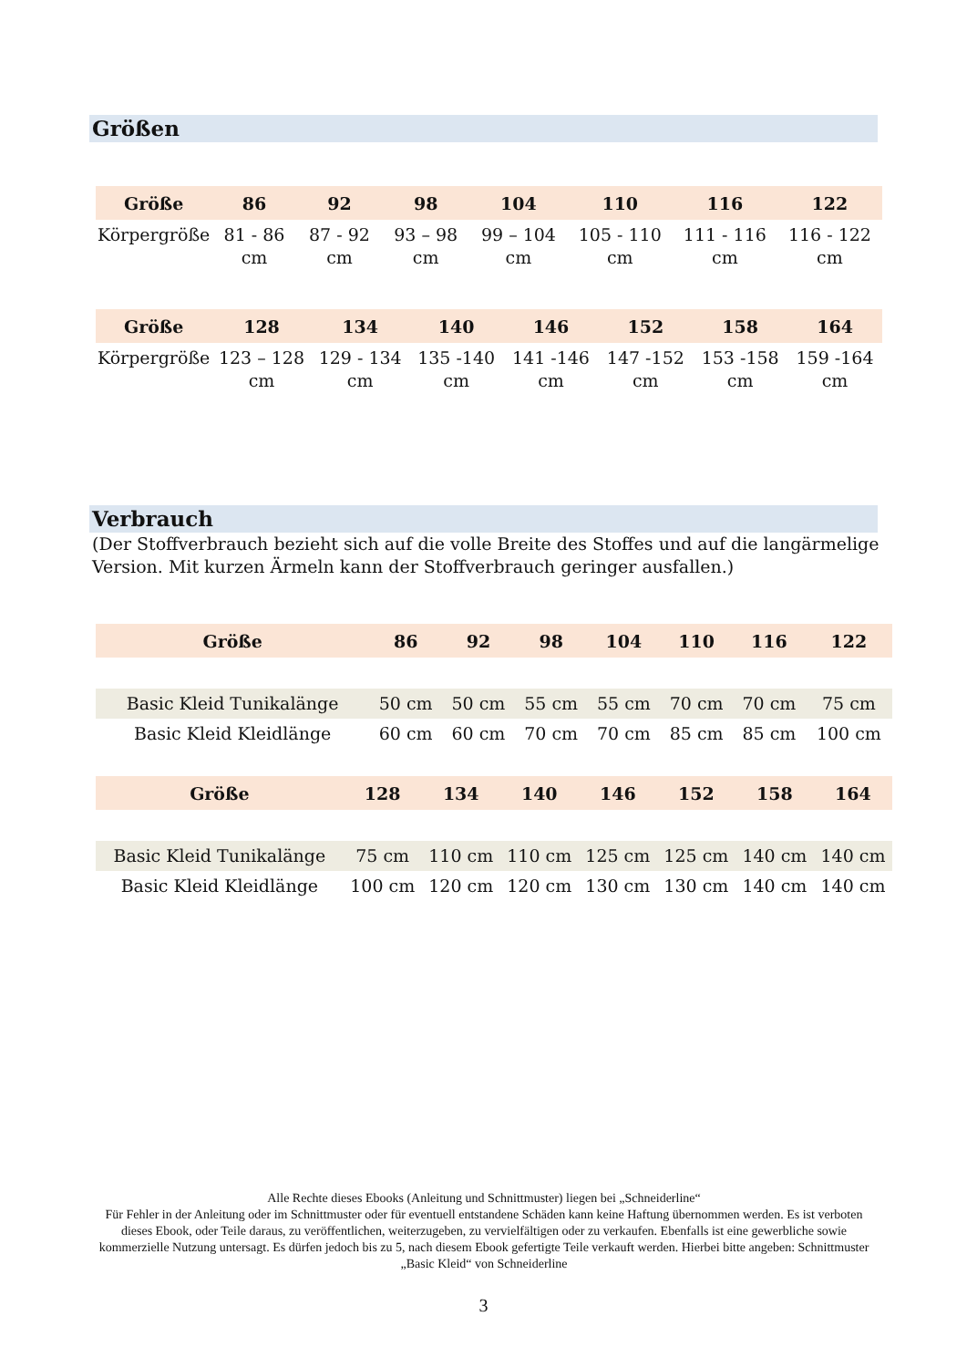Größen
| Größe | 86 | 92 | 98 | 104 | 110 | 116 | 122 |
| --- | --- | --- | --- | --- | --- | --- | --- |
| Körpergröße | 81 - 86 cm | 87 - 92 cm | 93 – 98 cm | 99 – 104 cm | 105 - 110 cm | 111 - 116 cm | 116 - 122 cm |
| Größe | 128 | 134 | 140 | 146 | 152 | 158 | 164 |
| --- | --- | --- | --- | --- | --- | --- | --- |
| Körpergröße | 123 – 128 cm | 129 - 134 cm | 135 -140 cm | 141 -146 cm | 147 -152 cm | 153 -158 cm | 159 -164 cm |
Verbrauch
(Der Stoffverbrauch bezieht sich auf die volle Breite des Stoffes und auf die langärmelige Version. Mit kurzen Ärmeln kann der Stoffverbrauch geringer ausfallen.)
| Größe | 86 | 92 | 98 | 104 | 110 | 116 | 122 |
| --- | --- | --- | --- | --- | --- | --- | --- |
| Basic Kleid Tunikalänge | 50 cm | 50 cm | 55 cm | 55 cm | 70 cm | 70 cm | 75 cm |
| Basic Kleid Kleidlänge | 60 cm | 60 cm | 70 cm | 70 cm | 85 cm | 85 cm | 100 cm |
| Größe | 128 | 134 | 140 | 146 | 152 | 158 | 164 |
| --- | --- | --- | --- | --- | --- | --- | --- |
| Basic Kleid Tunikalänge | 75 cm | 110 cm | 110 cm | 125 cm | 125 cm | 140 cm | 140 cm |
| Basic Kleid Kleidlänge | 100 cm | 120 cm | 120 cm | 130 cm | 130 cm | 140 cm | 140 cm |
Alle Rechte dieses Ebooks (Anleitung und Schnittmuster) liegen bei „Schneiderline“
Für Fehler in der Anleitung oder im Schnittmuster oder für eventuell entstandene Schäden kann keine Haftung übernommen werden. Es ist verboten dieses Ebook, oder Teile daraus, zu veröffentlichen, weiterzugeben, zu vervielfältigen oder zu verkaufen. Ebenfalls ist eine gewerbliche sowie kommerzielle Nutzung untersagt. Es dürfen jedoch bis zu 5, nach diesem Ebook gefertigte Teile verkauft werden. Hierbei bitte angeben: Schnittmuster „Basic Kleid“ von Schneiderline
3